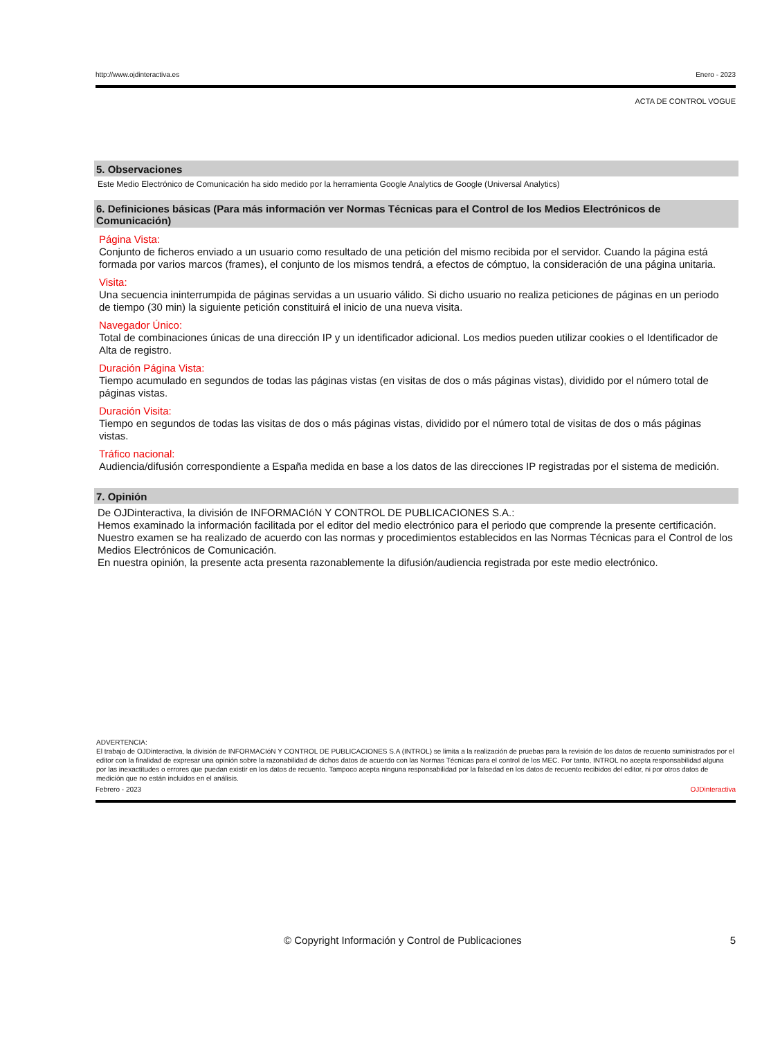http://www.ojdinteractiva.es Enero - 2023
ACTA DE CONTROL VOGUE
5. Observaciones
Este Medio Electrónico de Comunicación ha sido medido por la herramienta Google Analytics de Google (Universal Analytics)
6. Definiciones básicas (Para más información ver Normas Técnicas para el Control de los Medios Electrónicos de Comunicación)
Página Vista:
Conjunto de ficheros enviado a un usuario como resultado de una petición del mismo recibida por el servidor. Cuando la página está formada por varios marcos (frames), el conjunto de los mismos tendrá, a efectos de cómptuo, la consideración de una página unitaria.
Visita:
Una secuencia ininterrumpida de páginas servidas a un usuario válido. Si dicho usuario no realiza peticiones de páginas en un periodo de tiempo (30 min) la siguiente petición constituirá el inicio de una nueva visita.
Navegador Único:
Total de combinaciones únicas de una dirección IP y un identificador adicional. Los medios pueden utilizar cookies o el Identificador de Alta de registro.
Duración Página Vista:
Tiempo acumulado en segundos de todas las páginas vistas (en visitas de dos o más páginas vistas), dividido por el número total de páginas vistas.
Duración Visita:
Tiempo en segundos de todas las visitas de dos o más páginas vistas, dividido por el número total de visitas de dos o más páginas vistas.
Tráfico nacional:
Audiencia/difusión correspondiente a España medida en base a los datos de las direcciones IP registradas por el sistema de medición.
7. Opinión
De OJDinteractiva, la división de INFORMACIóN Y CONTROL DE PUBLICACIONES S.A.:
Hemos examinado la información facilitada por el editor del medio electrónico para el periodo que comprende la presente certificación.
Nuestro examen se ha realizado de acuerdo con las normas y procedimientos establecidos en las Normas Técnicas para el Control de los Medios Electrónicos de Comunicación.
En nuestra opinión, la presente acta presenta razonablemente la difusión/audiencia registrada por este medio electrónico.
ADVERTENCIA:
El trabajo de OJDinteractiva, la división de INFORMACIóN Y CONTROL DE PUBLICACIONES S.A (INTROL) se limita a la realización de pruebas para la revisión de los datos de recuento suministrados por el editor con la finalidad de expresar una opinión sobre la razonabilidad de dichos datos de acuerdo con las Normas Técnicas para el control de los MEC. Por tanto, INTROL no acepta responsabilidad alguna por las inexactitudes o errores que puedan existir en los datos de recuento. Tampoco acepta ninguna responsabilidad por la falsedad en los datos de recuento recibidos del editor, ni por otros datos de medición que no están incluidos en el análisis.
Febrero - 2023 OJDinteractiva
© Copyright Información y Control de Publicaciones 5